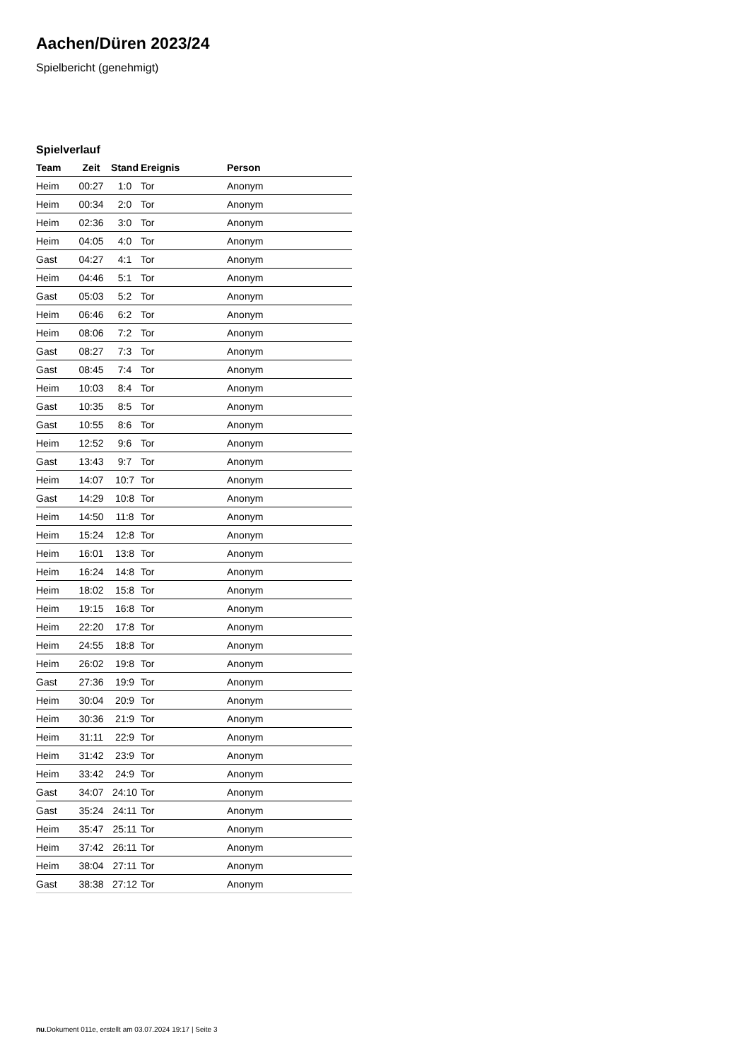Aachen/Düren 2023/24
Spielbericht (genehmigt)
Spielverlauf
| Team | Zeit | Stand | Ereignis | Person |
| --- | --- | --- | --- | --- |
| Heim | 00:27 | 1:0 | Tor | Anonym |
| Heim | 00:34 | 2:0 | Tor | Anonym |
| Heim | 02:36 | 3:0 | Tor | Anonym |
| Heim | 04:05 | 4:0 | Tor | Anonym |
| Gast | 04:27 | 4:1 | Tor | Anonym |
| Heim | 04:46 | 5:1 | Tor | Anonym |
| Gast | 05:03 | 5:2 | Tor | Anonym |
| Heim | 06:46 | 6:2 | Tor | Anonym |
| Heim | 08:06 | 7:2 | Tor | Anonym |
| Gast | 08:27 | 7:3 | Tor | Anonym |
| Gast | 08:45 | 7:4 | Tor | Anonym |
| Heim | 10:03 | 8:4 | Tor | Anonym |
| Gast | 10:35 | 8:5 | Tor | Anonym |
| Gast | 10:55 | 8:6 | Tor | Anonym |
| Heim | 12:52 | 9:6 | Tor | Anonym |
| Gast | 13:43 | 9:7 | Tor | Anonym |
| Heim | 14:07 | 10:7 | Tor | Anonym |
| Gast | 14:29 | 10:8 | Tor | Anonym |
| Heim | 14:50 | 11:8 | Tor | Anonym |
| Heim | 15:24 | 12:8 | Tor | Anonym |
| Heim | 16:01 | 13:8 | Tor | Anonym |
| Heim | 16:24 | 14:8 | Tor | Anonym |
| Heim | 18:02 | 15:8 | Tor | Anonym |
| Heim | 19:15 | 16:8 | Tor | Anonym |
| Heim | 22:20 | 17:8 | Tor | Anonym |
| Heim | 24:55 | 18:8 | Tor | Anonym |
| Heim | 26:02 | 19:8 | Tor | Anonym |
| Gast | 27:36 | 19:9 | Tor | Anonym |
| Heim | 30:04 | 20:9 | Tor | Anonym |
| Heim | 30:36 | 21:9 | Tor | Anonym |
| Heim | 31:11 | 22:9 | Tor | Anonym |
| Heim | 31:42 | 23:9 | Tor | Anonym |
| Heim | 33:42 | 24:9 | Tor | Anonym |
| Gast | 34:07 | 24:10 | Tor | Anonym |
| Gast | 35:24 | 24:11 | Tor | Anonym |
| Heim | 35:47 | 25:11 | Tor | Anonym |
| Heim | 37:42 | 26:11 | Tor | Anonym |
| Heim | 38:04 | 27:11 | Tor | Anonym |
| Gast | 38:38 | 27:12 | Tor | Anonym |
nu.Dokument 011e, erstellt am 03.07.2024 19:17 | Seite 3